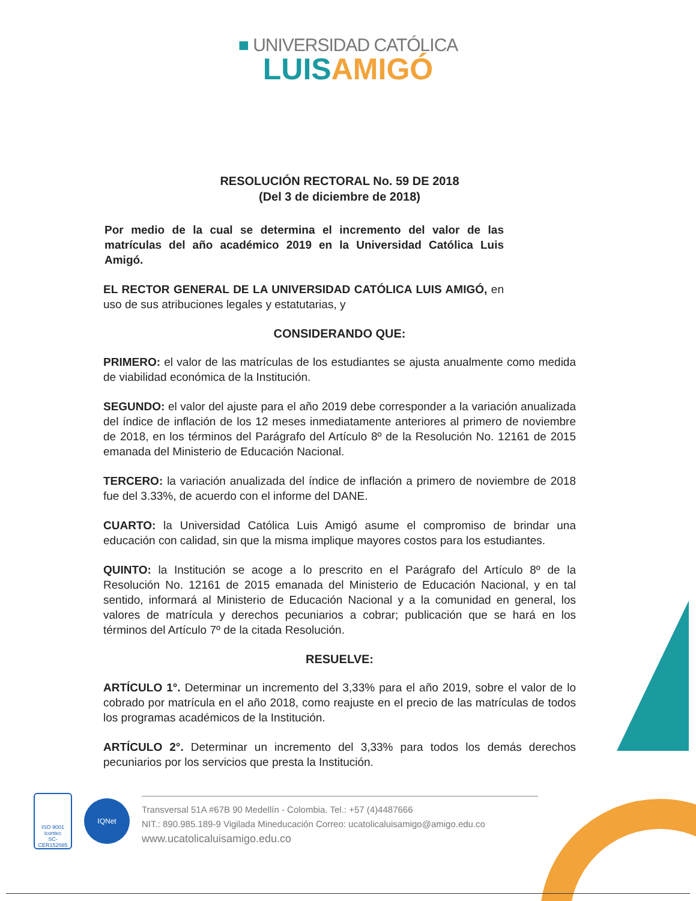■ UNIVERSIDAD CATÓLICA
LUIS AMIGÓ
RESOLUCIÓN RECTORAL No. 59 DE 2018
(Del 3 de diciembre de 2018)
Por medio de la cual se determina el incremento del valor de las matrículas del año académico 2019 en la Universidad Católica Luis Amigó.
EL RECTOR GENERAL DE LA UNIVERSIDAD CATÓLICA LUIS AMIGÓ, en uso de sus atribuciones legales y estatutarias, y
CONSIDERANDO QUE:
PRIMERO: el valor de las matrículas de los estudiantes se ajusta anualmente como medida de viabilidad económica de la Institución.
SEGUNDO: el valor del ajuste para el año 2019 debe corresponder a la variación anualizada del índice de inflación de los 12 meses inmediatamente anteriores al primero de noviembre de 2018, en los términos del Parágrafo del Artículo 8º de la Resolución No. 12161 de 2015 emanada del Ministerio de Educación Nacional.
TERCERO: la variación anualizada del índice de inflación a primero de noviembre de 2018 fue del 3.33%, de acuerdo con el informe del DANE.
CUARTO: la Universidad Católica Luis Amigó asume el compromiso de brindar una educación con calidad, sin que la misma implique mayores costos para los estudiantes.
QUINTO: la Institución se acoge a lo prescrito en el Parágrafo del Artículo 8º de la Resolución No. 12161 de 2015 emanada del Ministerio de Educación Nacional, y en tal sentido, informará al Ministerio de Educación Nacional y a la comunidad en general, los valores de matrícula y derechos pecuniarios a cobrar; publicación que se hará en los términos del Artículo 7º de la citada Resolución.
RESUELVE:
ARTÍCULO 1°. Determinar un incremento del 3,33% para el año 2019, sobre el valor de lo cobrado por matrícula en el año 2018, como reajuste en el precio de las matrículas de todos los programas académicos de la Institución.
ARTÍCULO 2°. Determinar un incremento del 3,33% para todos los demás derechos pecuniarios por los servicios que presta la Institución.
ISO 9001
icontec
SC-CER152085
IQNet
Transversal 51A #67B 90 Medellín - Colombia. Tel.: +57 (4)4487666
NIT.: 890.985.189-9 Vigilada Mineducación Correo: ucatolicaluisamigo@amigo.edu.co
www.ucatolicaluisamigo.edu.co